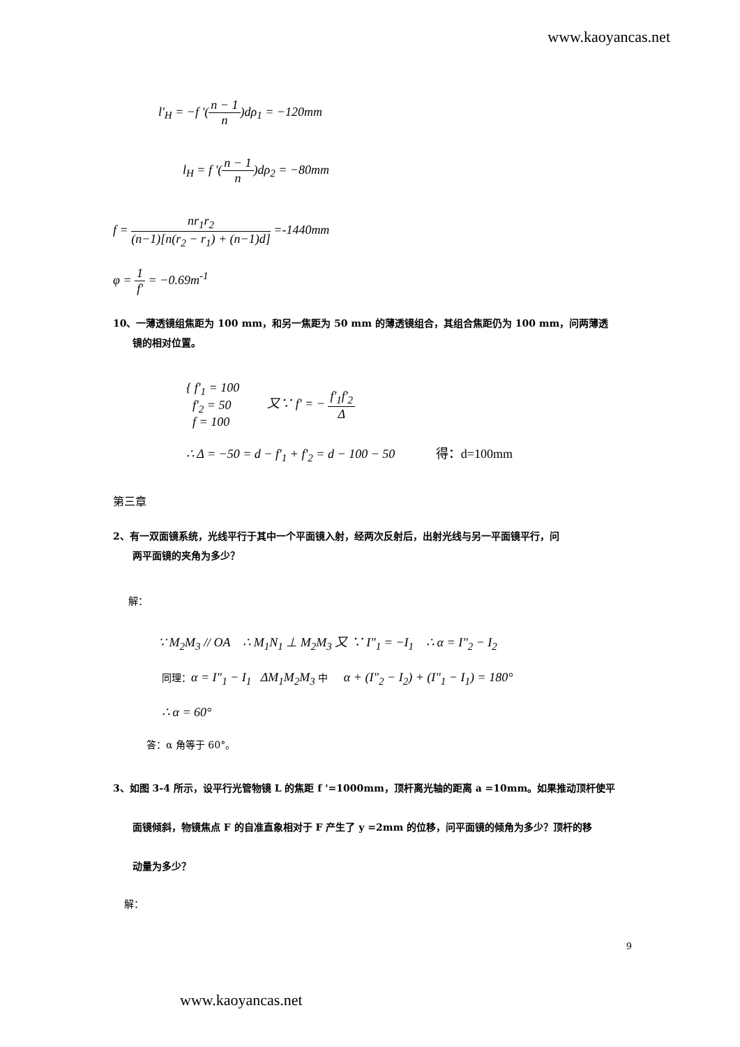www.kaoyancas.net
l'<sub>H</sub> = −f '(n − 1 n)dρ<sub>1</sub> = −120mm
l<sub>H</sub> = f '(n − 1 n)dρ<sub>2</sub> = −80mm
f = nr<sub>1</sub>r<sub>2</sub> (n−1)[n(r<sub>2</sub> − r<sub>1</sub>) + (n−1)d] =-1440mm
φ = 1 f' = −0.69m<sup>-1</sup>
10、一薄透镜组焦距为 100 mm，和另一焦距为 50 mm 的薄透镜组合，其组合焦距仍为 100 mm，问两薄透
镜的相对位置。
{ f'<sub>1</sub> = 100
f'<sub>2</sub> = 50
f = 100
又∵ f' = − f'<sub>1</sub>f'<sub>2</sub> Δ
∴ Δ = −50 = d − f'<sub>1</sub> + f'<sub>2</sub> = d − 100 − 50 得：d=100mm
第三章
2、有一双面镜系统，光线平行于其中一个平面镜入射，经两次反射后，出射光线与另一平面镜平行，问
两平面镜的夹角为多少？
解：
∵ M<sub>2</sub>M<sub>3</sub> // OA ∴ M<sub>1</sub>N<sub>1</sub> ⊥ M<sub>2</sub>M<sub>3</sub> 又 ∵ I"<sub>1</sub> = −I<sub>1</sub> ∴ α = I"<sub>2</sub> − I<sub>2</sub>
同理：α = I"<sub>1</sub> − I<sub>1</sub> ΔM<sub>1</sub>M<sub>2</sub>M<sub>3</sub> 中 α + (I"<sub>2</sub> − I<sub>2</sub>) + (I"<sub>1</sub> − I<sub>1</sub>) = 180°
∴ α = 60°
答：α 角等于 60°。
3、如图 3-4 所示，设平行光管物镜 L 的焦距 f '=1000mm，顶杆离光轴的距离 a =10mm。如果推动顶杆使平
面镜倾斜，物镜焦点 F 的自准直象相对于 F 产生了 y =2mm 的位移，问平面镜的倾角为多少？顶杆的移
动量为多少？
解：
9
www.kaoyancas.net